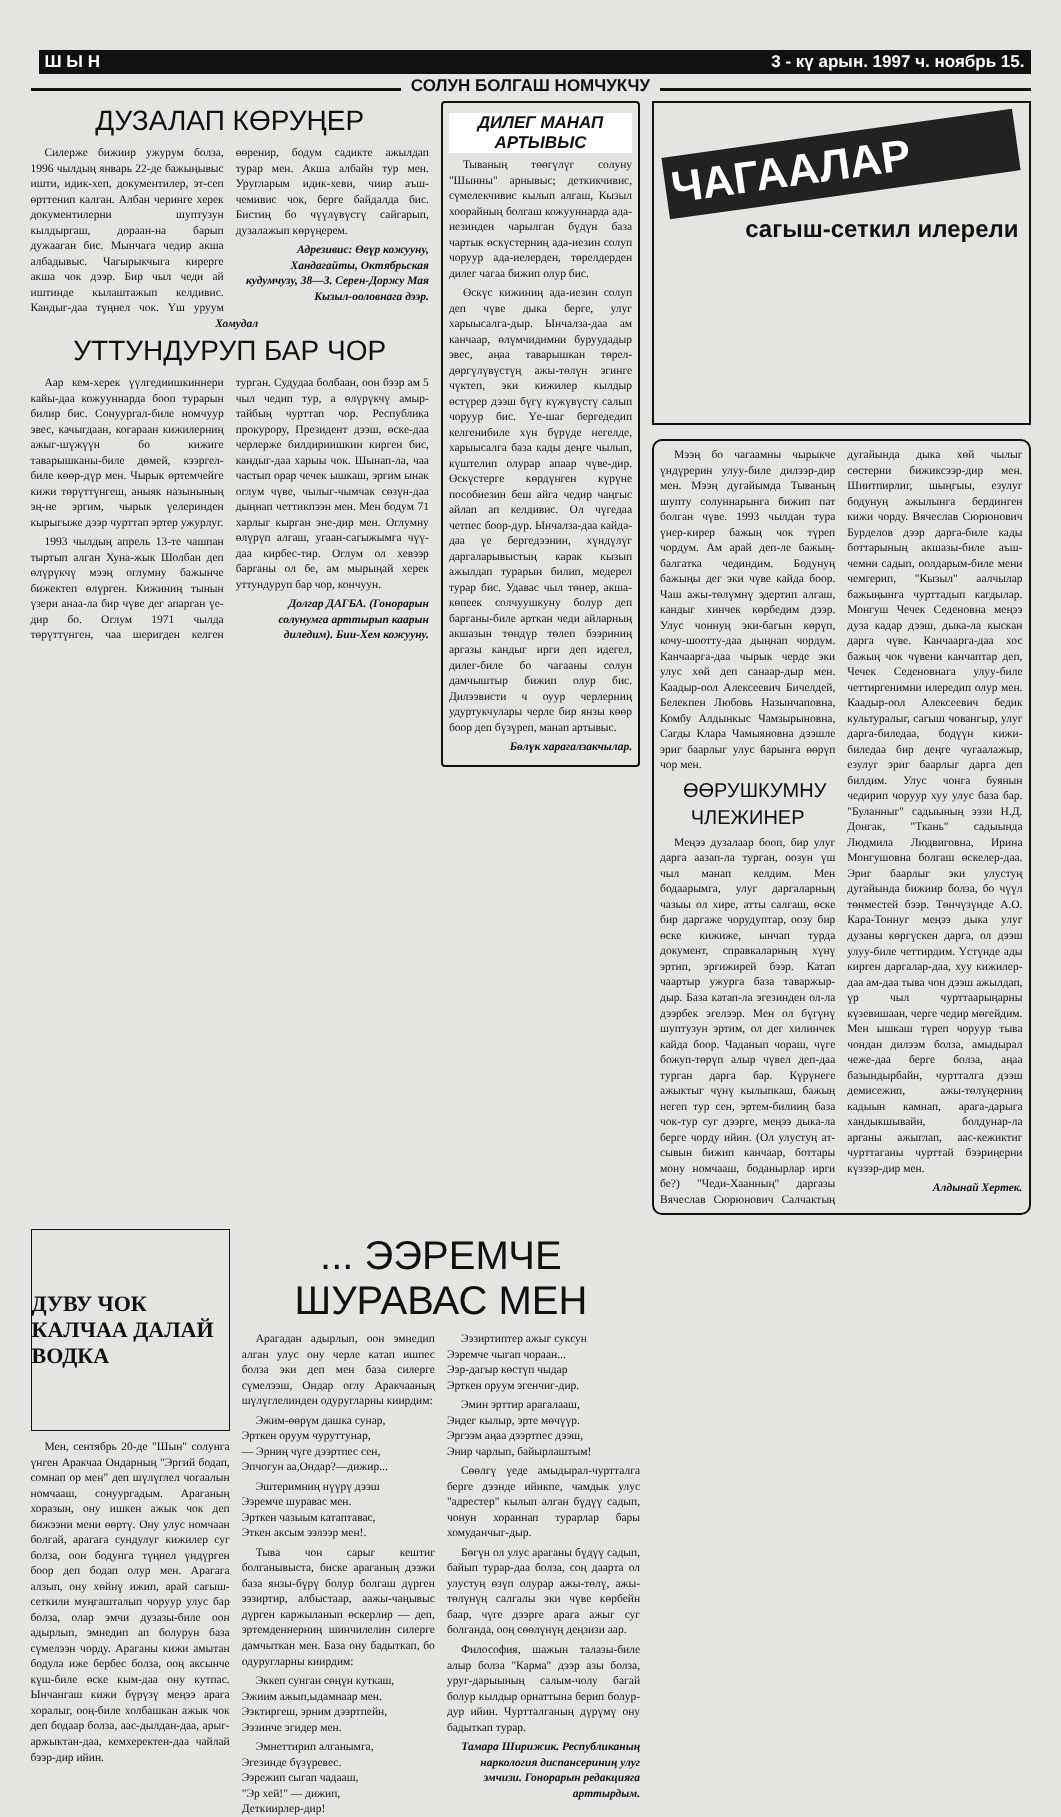Ш Ы Н 3 - кү арын. 1997 ч. ноябрь 15.
СОЛУН БОЛГАШ НОМЧУКЧУ
ДУЗАЛАП КӨРУҢЕР
Силерже бижиир ужурум болза, 1996 чылдың январь 22-де бажыңывыс ишти, идик-хеп, документилер, эт-сеп өрттенип калган. Албан черинге херек документилерни шуптузун кылдыргаш, дораан-на барып дужааган бис. Мынчага чедир акша албадывыс. Чагырыкчыга кирерге акша чок дээр. Бир чыл чеди ай иштинде кылаштажып келдивис. Кандыг-даа түңнел чок. Үш уруум өөренир, бодум садикте ажылдап турар мен. Акша албайн тур мен. Уругларым идик-хеви, чиир аъш-чемивис чок, берге байдалда бис. Бистиң бо чүүлүвүстү сайгарып, дузалажып көрүңерем.
Адрезивис: Өвүр кожууну, Хандагайты, Октябрьская кудумчузу, 38—3. Серен-Доржу Мая Кызыл-ооловнага дээр.
Хомудал
УТТУНДУРУП БАР ЧОР
Аар кем-херек үүлгедиишкиннери кайы-даа кожууннарда бооп турарын билир бис. Сонуургал-биле номчуур эвес, качыгдаан, когараан кижилерниң ажыг-шүжүүн бо кижиге таварышканы-биле дөмей, кээргел-биле көөр-дүр мен. Чырык өртемчейге кижи төрүттүнгеш, аныяк назынының эң-не эргим, чырык үелеринден кырыгыже дээр чурттап эртер ужурлуг.
1993 чылдың апрель 13-те чашпан тыртып алган Хуна-жык Шолбан деп өлүрүкчү мээң оглумну бажынче бижектеп өлүрген. Кижиниң тынын үзери анаа-ла бир чүве дег апарган үе-дир бо. Оглум 1971 чылда төрүттүнген, чаа шеригден келген турган. Судудаа болбаан, оон бээр ам 5 чыл чедип тур, а өлүрүкчү амыр-тайбың чурттап чор. Республика прокурору, Президент дээш, өске-даа черлерже билдириишкин кирген бис, кандыг-даа харыы чок. Шынап-ла, чаа частып орар чечек ышкаш, эргим ынак оглум чүве, чылыг-чымчак сөзүн-даа дыңнап четтикпээн мен. Мен бодум 71 харлыг кырган эне-дир мен. Оглумну өлүрүп алгаш, угаан-сагыжымга чүү-даа кирбес-тир. Оглум ол хевээр барганы ол бе, ам мырыңай херек уттундуруп бар чор, кончуун.
Долгар ДАГБА. (Гонорарын солунумга арттырып каарын диледим). Бии-Хем кожууну.
ДИЛЕГ МАНАП АРТЫВЫС
Тываның төөгүлүг солуну "Шынны" арнывыс; деткикчивис, сүмелекчивис кылып алгаш, Кызыл хоорайның болгаш кожууннарда ада-иезинден чарылган бүдүн база чартык өскүстерниң ада-иезин солуп чоруур ада-иелерден, төрелдерден дилег чагаа бижип олур бис.
Өскүс кижиниң ада-иезин солуп деп чүве дыка берге, улуг харыысалга-дыр. Ынчалза-даа ам канчаар, өлүмчидимни буруудадыр эвес, аңаа таварышкан төрел-дөргүлүвүстүң ажы-төлүн эгинге чүктеп, эки кижилер кылдыр өстүрер дээш бүгү күжүвүстү салып чоруур бис. Үе-шаг бергедедип келгенибиле хүн бүрүде негелде, харыысалга база кады деңге чылып, күштелип олурар апаар чүве-дир. Өскүстерге көрдүнген күрүне пособиезин беш айга чедир чаңгыс айлап ап келдивис. Ол чүгедаа четпес боор-дур. Ынчалза-даа кайда-даа үе бергедээнин, хүндүлүг даргаларывыстың карак кызып ажылдап турарын билип, медерел турар бис. Удавас чыл төнер, акша-көпеек солчуушкуну болур деп барганы-биле арткан чеди айларның акшазын төндүр төлеп бээриниң аргазы кандыг ирги деп идегел, дилег-биле бо чагааны солун дамчыштыр бижип олур бис. Дилээвисти ч оуур черлерниң удуртукчулары черле бир янзы көөр боор деп бүзүреп, манап артывыс.
Бөлүк харагалзакчылар.
ЧАГААЛАР
сагыш-сеткил илерели
Мээң бо чагаамны чырыкче үндүрерин улуу-биле дилээр-дир мен. Мээң дугайымда Тываның шупту солуннарынга бижип пат болган чүве. 1993 чылдан тура үнер-кирер бажың чок түреп чордум. Ам арай деп-ле бажың-балгатка чединдим. Бодунуң бажыңы дег эки чүве кайда боор. Чаш ажы-төлүмнү эдертип алгаш, кандыг хинчек көрбедим дээр. Улус чоннуң эки-багын көрүп, кочу-шоотту-даа дыңнап чордум. Канчаарга-даа чырык черде эки улус хөй деп санаар-дыр мен. Каадыр-оол Алексеевич Бичелдей, Белекпен Любовь Назынчаповна, Комбу Алдынкыс Чамзырыновна, Сагды Клара Чамыяновна дээшле эриг баарлыг улус барынга өөрүп чор мен.
ӨӨРУШКУМНУ ЧЛЕЖИНЕР
Меңээ дузалаар бооп, бир улуг дарга аазап-ла турган, оозун үш чыл манап келдим. Мен бодаарымга, улуг даргаларның чазыы ол хире, атты салгаш, өске бир даргаже чорудуптар, оозу бир өске кижиже, ынчап турда документ, справкаларның хүнү эртип, эргижирей бээр. Катап чаартыр ужурга база таваржыр-дыр. База катап-ла эгезинден ол-ла дээрбек эгелээр. Мен ол бүгүнү шуптузун эртим, ол дег хилинчек кайда боор. Чаданып чораш, чүге божуп-төрүп алыр чүвел деп-даа турган дарга бар. Күрүнеге ажыктыг чүнү кылыпкаш, бажың негеп тур сен, эртем-билииң база чок-тур суг дээрге, меңээ дыка-ла берге чорду ийин. (Ол улустуң ат-сывын бижип канчаар, боттары мону номчааш, боданырлар ирги бе?) "Чеди-Хаанның" даргазы Вячеслав Сюрюнович Салчактың дугайында дыка хөй чылыг сөстерни бижиксээр-дир мен. Шиитпирлиг, шыңгыы, езулуг бодунуң ажылынга бердинген кижи чорду. Вячеслав Сюрюнович Бурделов дээр дарга-биле кады боттарының акшазы-биле аъш-чемни садып, оолдарым-биле мени чемгерип, "Кызыл" аалчылар бажыңынга чурттадып кагдылар. Монгуш Чечек Седеновна меңээ дуза кадар дээш, дыка-ла кыскан дарга чүве. Канчаарга-даа хос бажың чок чүвени канчаптар деп, Чечек Седеновнага улуу-биле четтиргенимни илередип олур мен. Каадыр-оол Алексеевич бедик культуралыг, сагыш човангыр, улуг дарга-биледаа, бодүүн кижи-биледаа бир деңге чугаалажыр, езулуг эриг баарлыг дарга деп билдим. Улус чонга буянын чедирип чоруур хуу улус база бар. "Буланныг" садыының ээзи Н.Д. Донгак, "Ткань" садыында Людмила Людвиговна, Ирина Монгушовна болгаш өскелер-даа. Эриг баарлыг эки улустуң дугайында бижиир болза, бо чүүл төнместей бээр. Төнчүзүнде А.О. Кара-Тоннуг меңээ дыка улуг дузаны көргүскен дарга, ол дээш улуу-биле четтирдим. Үстүнде ады кирген даргалар-даа, хуу кижилер-даа ам-даа тыва чон дээш ажылдап, үр чыл чурттаарыңарны күзевишаан, черге чедир мөгейдим. Мен ышкаш түреп чоруур тыва чондан дилээм болза, амыдырал чеже-даа берге болза, аңаа базындырбайн, чуртталга дээш демисежип, ажы-төлүңерниң кадыын камнап, арага-дарыга хандыкшывайн, болдунар-ла арганы ажыглап, аас-кежиктиг чурттаганы чурттай бээриңерни күзээр-дир мен.
Алдынай Хертек.
ДУВУ ЧОК КАЛЧАА ДАЛАЙ
ВОДКА
Мен, сентябрь 20-де "Шын" солунга үнген Аракчаа Ондарның "Эргий бодап, сомнап ор мен" деп шүлүглел чогаалын номчааш, сонуургадым. Араганың хоразын, ону ишкен ажык чок деп бижээни мени өөртү. Ону улус номчаан болгай, арагага сундулуг кижилер суг болза, оон бодунга түңнел үндүрген боор деп бодап олур мен. Арагага алзып, ону хөйнү ижип, арай сагыш-сеткили муңгашталып чоруур улус бар болза, олар эмчи дузазы-биле оон адырлып, эмнедип ап болурун база сүмелээн чорду. Араганы кижи амытан бодула иже бербес болза, ооң аксынче күш-биле өске кым-даа ону кутпас. Ынчангаш кижи бүрүзү меңээ арага хоралыг, ооң-биле холбашкан ажык чок деп бодаар болза, аас-дылдан-даа, арыг-аржыктан-даа, кемхеректен-даа чайлай бээр-дир ийин.
... ЭЭРЕМЧЕ ШУРАВАС МЕН
Арагадан адырлып, оон эмнедип алган улус ону черле катап ишпес болза эки деп мен база силерге сүмелээш, Ондар оглу Аракчааның шүлүглелинден одуругларны киирдим:
Эжим-өөрүм дашка сунар,
Эрткен оруум чуруттунар,
— Эрниң чүге дээртпес сен,
Эпчогун аа,Ондар?—дижир...
Эштеримниң нүүрү дээш
Ээремче шуравас мен.
Эрткен чазыым катаптавас,
Эткен аксым ээлээр мен!.
Тыва чон сарыг кештиг болганывыста, биске араганың дээжи база янзы-бүрү болур болгаш дүрген ээзиртир, албыстаар, аажы-чаңывыс дүрген каржыланып өскерлир — деп, эртемденнерниң шинчилелин силерге дамчыткан мен. База ону бадыткап, бо одуругларны киирдим:
Эккеп сунган сөңүн куткаш,
Эжиим ажып,ыдамнаар мен.
Ээктиргеш, эрним дээртпейн,
Ээзинче эгидер мен.
Эмнеттирип алганымга,
Эгезинде бүзүревес.
Ээрежип сыгап чадааш,
"Эр хей!" — дижип,
Деткиирлер-дир!
Ээзиртиптер ажыг суксун
Ээремче чыгап чораан...
Ээр-дагыр көстүп чыдар
Эрткен оруум эгенчиг-дир.
Эмин эрттир арагалааш,
Эндег кылыр, эрте мөчүүр.
Эргээм аңаа дээртпес дээш,
Энир чарлып, байырлаштым!
Сөөлгү үеде амыдырал-чуртталга берге дээнде ийикпе, чамдык улус "адрестер" кылып алган бүдүү садып, чонун хораннап турарлар бары хомуданчыг-дыр.
Бөгүн ол улус араганы бүдүү садып, байып турар-даа болза, соң даарта ол улустуң өзүп олурар ажы-төлү, ажы-төлүнүң салгалы эки чүве көрбейн баар, чүге дээрге арага ажыг суг болганда, ооң сөөлүнүң деңзизи аар.
Философия, шажын талазы-биле алыр болза "Карма" дээр азы болза, уруг-дарыының салым-чолу багай болур кылдыр орнаттына берип болур-дур ийин. Чурттал­ганың дүрүмү ону бадыткап турар.
Тамара Ширижик. Республиканың наркология диспансериниң улуг эмчизи. Гонорарын редакцияга арттырдым.